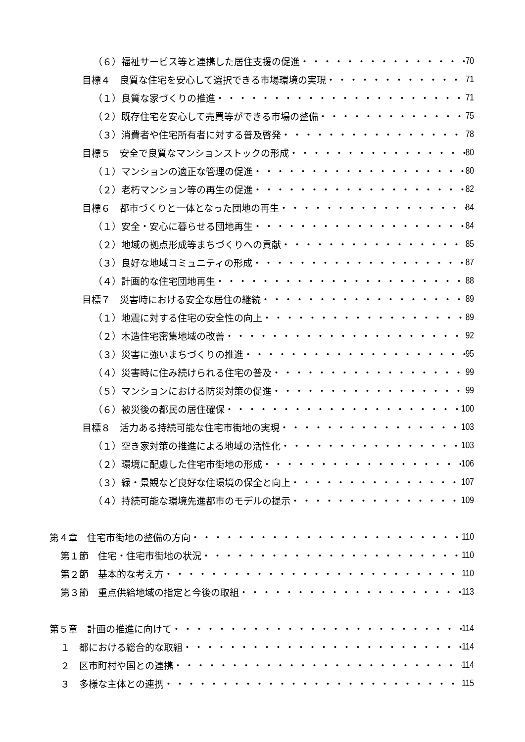（６）福祉サービス等と連携した居住支援の促進 70
目標４　良質な住宅を安心して選択できる市場環境の実現 71
（１）良質な家づくりの推進 71
（２）既存住宅を安心して売買等ができる市場の整備 75
（３）消費者や住宅所有者に対する普及啓発 78
目標５　安全で良質なマンションストックの形成 80
（１）マンションの適正な管理の促進 80
（２）老朽マンション等の再生の促進 82
目標６　都市づくりと一体となった団地の再生 84
（１）安全・安心に暮らせる団地再生 84
（２）地域の拠点形成等まちづくりへの貢献 85
（３）良好な地域コミュニティの形成 87
（４）計画的な住宅団地再生 88
目標７　災害時における安全な居住の継続 89
（１）地震に対する住宅の安全性の向上 89
（２）木造住宅密集地域の改善 92
（３）災害に強いまちづくりの推進 95
（４）災害時に住み続けられる住宅の普及 99
（５）マンションにおける防災対策の促進 99
（６）被災後の都民の居住確保 100
目標８　活力ある持続可能な住宅市街地の実現 103
（１）空き家対策の推進による地域の活性化 103
（２）環境に配慮した住宅市街地の形成 106
（３）緑・景観など良好な住環境の保全と向上 107
（４）持続可能な環境先進都市のモデルの提示 109
第４章　住宅市街地の整備の方向 110
第１節　住宅・住宅市街地の状況 110
第２節　基本的な考え方 110
第３節　重点供給地域の指定と今後の取組 113
第５章　計画の推進に向けて 114
１　都における総合的な取組 114
２　区市町村や国との連携 114
３　多様な主体との連携 115